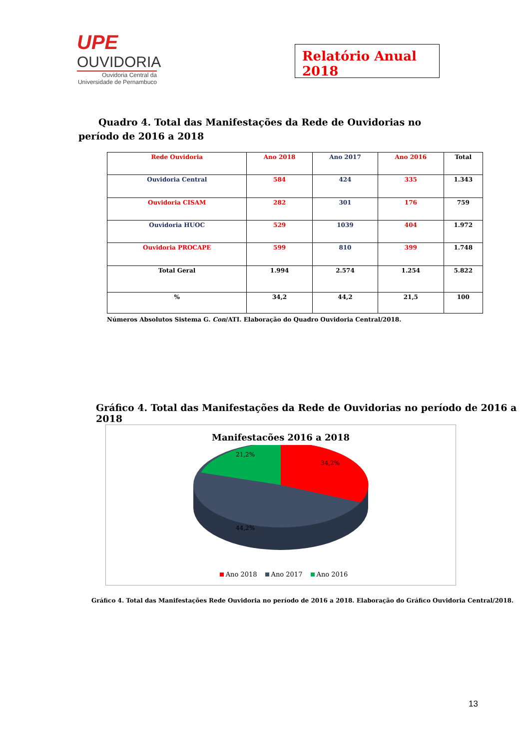UPE
OUVIDORIA
Ouvidoria Central da
Universidade de Pernambuco
Relatório Anual 2018
Quadro 4. Total das Manifestações da Rede de Ouvidorias no período de 2016 a 2018
| Rede Ouvidoria | Ano 2018 | Ano 2017 | Ano 2016 | Total |
| Ouvidoria Central | 584 | 424 | 335 | 1.343 |
| Ouvidoria CISAM | 282 | 301 | 176 | 759 |
| Ouvidoria HUOC | 529 | 1039 | 404 | 1.972 |
| Ouvidoria PROCAPE | 599 | 810 | 399 | 1.748 |
| Total Geral | 1.994 | 2.574 | 1.254 | 5.822 |
| % | 34,2 | 44,2 | 21,5 | 100 |
Números Absolutos Sistema G. Con/ATI. Elaboração do Quadro Ouvidoria Central/2018.
Gráfico 4. Total das Manifestações da Rede de Ouvidorias no período de 2016 a 2018
Manifestacões 2016 a 2018
34,2%
21,2%
44,2%
Ano 2018 Ano 2017 Ano 2016
Gráfico 4. Total das Manifestações Rede Ouvidoria no período de 2016 a 2018. Elaboração do Gráfico Ouvidoria Central/2018.
13